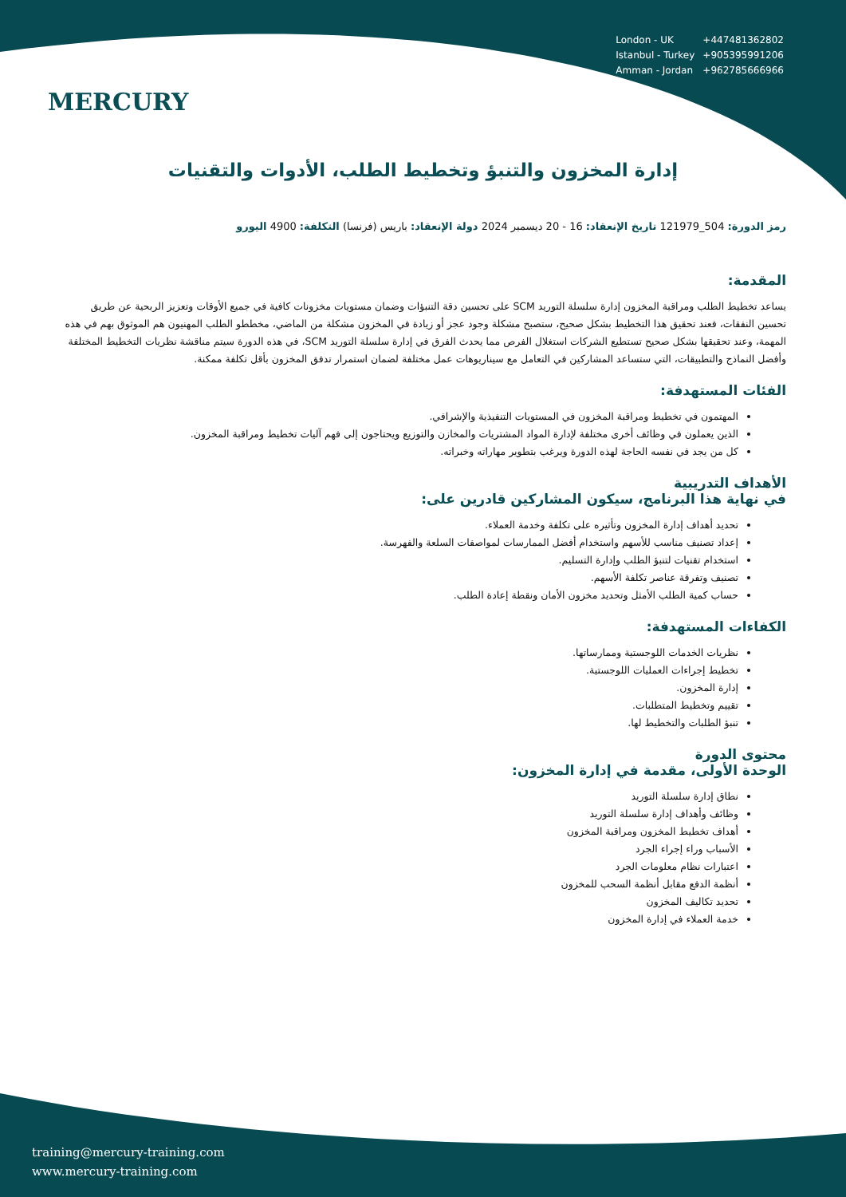MERCURY
| London - UK | +447481362802 |
| Istanbul - Turkey | +905395991206 |
| Amman - Jordan | +962785666966 |
إدارة المخزون والتنبؤ وتخطيط الطلب، الأدوات والتقنيات
رمز الدورة: 504_121979 تاريخ الإنعقاد: 16 - 20 ديسمبر 2024 دولة الإنعقاد: باريس (فرنسا) التكلفة: 4900 اليورو
المقدمة:
يساعد تخطيط الطلب ومراقبة المخزون إدارة سلسلة التوريد SCM على تحسين دقة التنبؤات وضمان مستويات مخزونات كافية في جميع الأوقات وتعزيز الربحية عن طريق تحسين النفقات، فعند تحقيق هذا التخطيط بشكل صحيح، ستصبح مشكلة وجود عجز أو زيادة في المخزون مشكلة من الماضي، مخططو الطلب المهنيون هم الموثوق بهم في هذه المهمة، وعند تحقيقها بشكل صحيح تستطيع الشركات استغلال الفرص مما يحدث الفرق في إدارة سلسلة التوريد SCM، في هذه الدورة سيتم مناقشة نظريات التخطيط المختلفة وأفضل النماذج والتطبيقات، التي ستساعد المشاركين في التعامل مع سيناريوهات عمل مختلفة لضمان استمرار تدفق المخزون بأقل تكلفة ممكنة.
الفئات المستهدفة:
المهتمون في تخطيط ومراقبة المخزون في المستويات التنفيذية والإشرافي.
الذين يعملون في وظائف أخرى مختلفة لإدارة المواد المشتريات والمخازن والتوزيع ويحتاجون إلى فهم آليات تخطيط ومراقبة المخزون.
كل من يجد في نفسه الحاجة لهذه الدورة ويرغب بتطوير مهاراته وخبراته.
الأهداف التدريبية
في نهاية هذا البرنامج، سيكون المشاركين قادرين على:
تحديد أهداف إدارة المخزون وتأثيره على تكلفة وخدمة العملاء.
إعداد تصنيف مناسب للأسهم واستخدام أفضل الممارسات لمواصفات السلعة والفهرسة.
استخدام تقنيات لتنبؤ الطلب وإدارة التسليم.
تصنيف وتفرقة عناصر تكلفة الأسهم.
حساب كمية الطلب الأمثل وتحديد مخزون الأمان ونقطة إعادة الطلب.
الكفاءات المستهدفة:
نظريات الخدمات اللوجستية وممارساتها.
تخطيط إجراءات العمليات اللوجستية.
إدارة المخزون.
تقييم وتخطيط المتطلبات.
تنبؤ الطلبات والتخطيط لها.
محتوى الدورة
الوحدة الأولى، مقدمة في إدارة المخزون:
نطاق إدارة سلسلة التوريد
وظائف وأهداف إدارة سلسلة التوريد
أهداف تخطيط المخزون ومراقبة المخزون
الأسباب وراء إجراء الجرد
اعتبارات نظام معلومات الجرد
أنظمة الدفع مقابل أنظمة السحب للمخزون
تحديد تكاليف المخزون
خدمة العملاء في إدارة المخزون
training@mercury-training.com
www.mercury-training.com